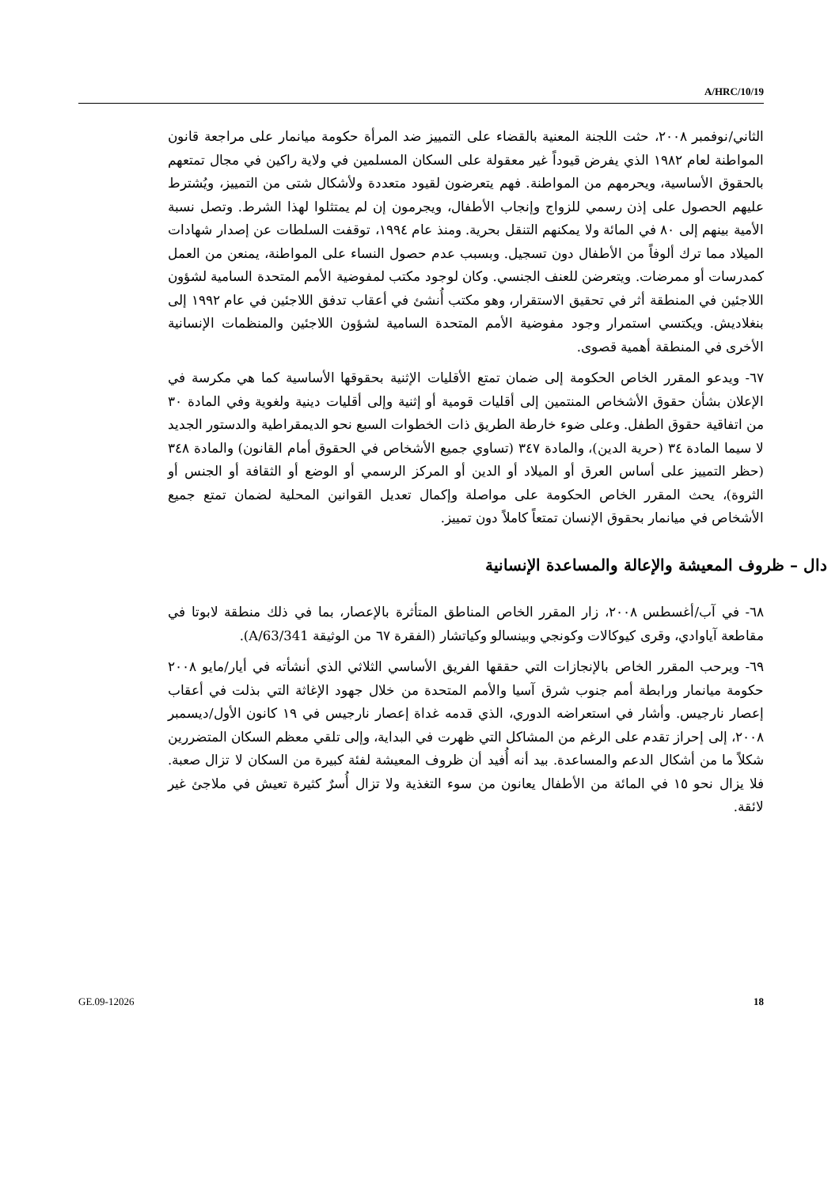A/HRC/10/19
الثاني/نوفمبر ٢٠٠٨، حثت اللجنة المعنية بالقضاء على التمييز ضد المرأة حكومة ميانمار على مراجعة قانون المواطنة لعام ١٩٨٢ الذي يفرض قيوداً غير معقولة على السكان المسلمين في ولاية راكين في مجال تمتعهم بالحقوق الأساسية، ويحرمهم من المواطنة. فهم يتعرضون لقيود متعددة ولأشكال شتى من التمييز، ويُشترط عليهم الحصول على إذن رسمي للزواج وإنجاب الأطفال، ويجرمون إن لم يمتثلوا لهذا الشرط. وتصل نسبة الأمية بينهم إلى ٨٠ في المائة ولا يمكنهم التنقل بحرية. ومنذ عام ١٩٩٤، توقفت السلطات عن إصدار شهادات الميلاد مما ترك ألوفاً من الأطفال دون تسجيل. وبسبب عدم حصول النساء على المواطنة، يمنعن من العمل كمدرسات أو ممرضات. ويتعرضن للعنف الجنسي. وكان لوجود مكتب لمفوضية الأمم المتحدة السامية لشؤون اللاجئين في المنطقة أثر في تحقيق الاستقرار، وهو مكتب أُنشئ في أعقاب تدفق اللاجئين في عام ١٩٩٢ إلى بنغلاديش. ويكتسي استمرار وجود مفوضية الأمم المتحدة السامية لشؤون اللاجئين والمنظمات الإنسانية الأخرى في المنطقة أهمية قصوى.
٦٧- ويدعو المقرر الخاص الحكومة إلى ضمان تمتع الأقليات الإثنية بحقوقها الأساسية كما هي مكرسة في الإعلان بشأن حقوق الأشخاص المنتمين إلى أقليات قومية أو إثنية وإلى أقليات دينية ولغوية وفي المادة ٣٠ من اتفاقية حقوق الطفل. وعلى ضوء خارطة الطريق ذات الخطوات السبع نحو الديمقراطية والدستور الجديد لا سيما المادة ٣٤ (حرية الدين)، والمادة ٣٤٧ (تساوي جميع الأشخاص في الحقوق أمام القانون) والمادة ٣٤٨ (حظر التمييز على أساس العرق أو الميلاد أو الدين أو المركز الرسمي أو الوضع أو الثقافة أو الجنس أو الثروة)، يحث المقرر الخاص الحكومة على مواصلة وإكمال تعديل القوانين المحلية لضمان تمتع جميع الأشخاص في ميانمار بحقوق الإنسان تمتعاً كاملاً دون تمييز.
دال – ظروف المعيشة والإعالة والمساعدة الإنسانية
٦٨- في آب/أغسطس ٢٠٠٨، زار المقرر الخاص المناطق المتأثرة بالإعصار، بما في ذلك منطقة لابوتا في مقاطعة آياوادي، وقرى كيوكالات وكونجي وبينسالو وكياتشار (الفقرة ٦٧ من الوثيقة A/63/341).
٦٩- ويرحب المقرر الخاص بالإنجازات التي حققها الفريق الأساسي الثلاثي الذي أنشأته في أيار/مايو ٢٠٠٨ حكومة ميانمار ورابطة أمم جنوب شرق آسيا والأمم المتحدة من خلال جهود الإغاثة التي بذلت في أعقاب إعصار نارجيس. وأشار في استعراضه الدوري، الذي قدمه غداة إعصار نارجيس في ١٩ كانون الأول/ديسمبر ٢٠٠٨، إلى إحراز تقدم على الرغم من المشاكل التي ظهرت في البداية، وإلى تلقي معظم السكان المتضررين شكلاً ما من أشكال الدعم والمساعدة. بيد أنه أُفيد أن ظروف المعيشة لفئة كبيرة من السكان لا تزال صعبة. فلا يزال نحو ١٥ في المائة من الأطفال يعانون من سوء التغذية ولا تزال أُسرٌ كثيرة تعيش في ملاجئ غير لائقة.
GE.09-12026 18